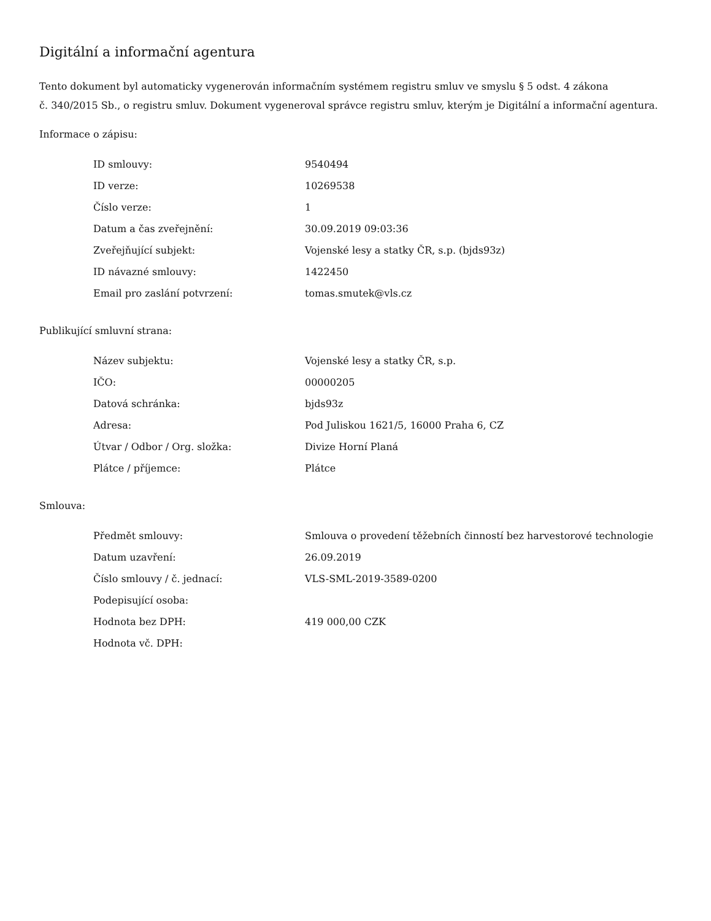Digitální a informační agentura
Tento dokument byl automaticky vygenerován informačním systémem registru smluv ve smyslu § 5 odst. 4 zákona
č. 340/2015 Sb., o registru smluv. Dokument vygeneroval správce registru smluv, kterým je Digitální a informační agentura.
Informace o zápisu:
| ID smlouvy: | 9540494 |
| ID verze: | 10269538 |
| Číslo verze: | 1 |
| Datum a čas zveřejnění: | 30.09.2019 09:03:36 |
| Zveřejňující subjekt: | Vojenské lesy a statky ČR, s.p. (bjds93z) |
| ID návazné smlouvy: | 1422450 |
| Email pro zaslání potvrzení: | tomas.smutek@vls.cz |
Publikující smluvní strana:
| Název subjektu: | Vojenské lesy a statky ČR, s.p. |
| IČO: | 00000205 |
| Datová schránka: | bjds93z |
| Adresa: | Pod Juliskou 1621/5, 16000 Praha 6, CZ |
| Útvar / Odbor / Org. složka: | Divize Horní Planá |
| Plátce / příjemce: | Plátce |
Smlouva:
| Předmět smlouvy: | Smlouva o provedení těžebních činností bez harvestorové technologie |
| Datum uzavření: | 26.09.2019 |
| Číslo smlouvy / č. jednací: | VLS-SML-2019-3589-0200 |
| Podepisující osoba: | |
| Hodnota bez DPH: | 419 000,00 CZK |
| Hodnota vč. DPH: | |